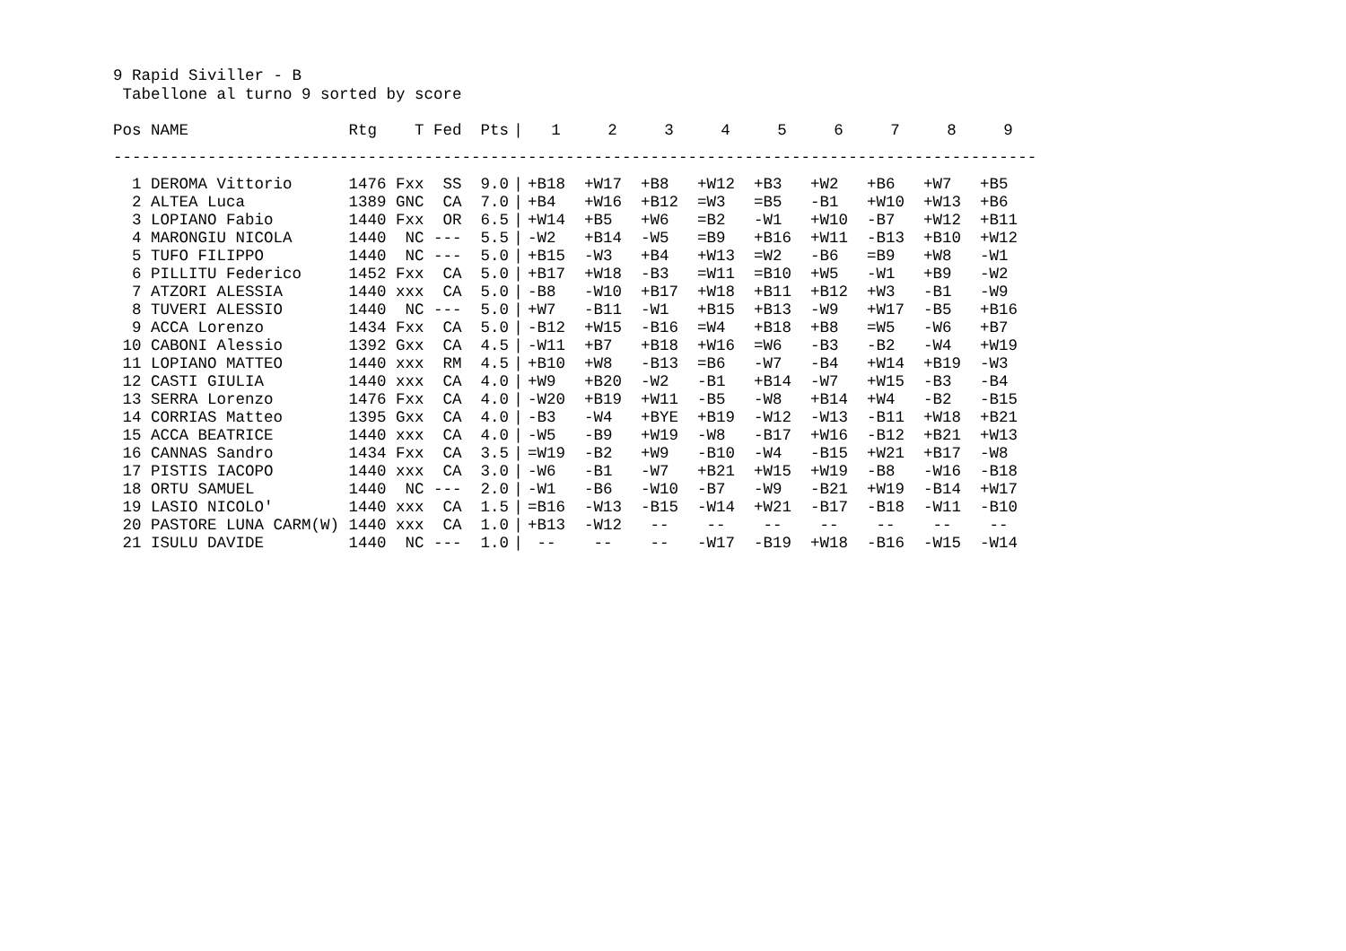9 Rapid Siviller - B
Tabellone al turno 9 sorted by score
| Pos | NAME | Rtg | T | Fed | Pts | / | 1 | 2 | 3 | 4 | 5 | 6 | 7 | 8 | 9 |
| --- | --- | --- | --- | --- | --- | --- | --- | --- | --- | --- | --- | --- | --- | --- | --- |
| -------------------------------------------------------------------------------------------------- | | | | | | | | | | | | | | | |
| 1 | DEROMA Vittorio | 1476 | Fxx | SS | 9.0 | / | +B18 | +W17 | +B8 | +W12 | +B3 | +W2 | +B6 | +W7 | +B5 |
| 2 | ALTEA Luca | 1389 | GNC | CA | 7.0 | / | +B4 | +W16 | +B12 | =W3 | =B5 | -B1 | +W10 | +W13 | +B6 |
| 3 | LOPIANO Fabio | 1440 | Fxx | OR | 6.5 | / | +W14 | +B5 | +W6 | =B2 | -W1 | +W10 | -B7 | +W12 | +B11 |
| 4 | MARONGIU NICOLA | 1440 | NC | --- | 5.5 | / | -W2 | +B14 | -W5 | =B9 | +B16 | +W11 | -B13 | +B10 | +W12 |
| 5 | TUFO FILIPPO | 1440 | NC | --- | 5.0 | / | +B15 | -W3 | +B4 | +W13 | =W2 | -B6 | =B9 | +W8 | -W1 |
| 6 | PILLITU Federico | 1452 | Fxx | CA | 5.0 | / | +B17 | +W18 | -B3 | =W11 | =B10 | +W5 | -W1 | +B9 | -W2 |
| 7 | ATZORI ALESSIA | 1440 | xxx | CA | 5.0 | / | -B8 | -W10 | +B17 | +W18 | +B11 | +B12 | +W3 | -B1 | -W9 |
| 8 | TUVERI ALESSIO | 1440 | NC | --- | 5.0 | / | +W7 | -B11 | -W1 | +B15 | +B13 | -W9 | +W17 | -B5 | +B16 |
| 9 | ACCA Lorenzo | 1434 | Fxx | CA | 5.0 | / | -B12 | +W15 | -B16 | =W4 | +B18 | +B8 | =W5 | -W6 | +B7 |
| 10 | CABONI Alessio | 1392 | Gxx | CA | 4.5 | / | -W11 | +B7 | +B18 | +W16 | =W6 | -B3 | -B2 | -W4 | +W19 |
| 11 | LOPIANO MATTEO | 1440 | xxx | RM | 4.5 | / | +B10 | +W8 | -B13 | =B6 | -W7 | -B4 | +W14 | +B19 | -W3 |
| 12 | CASTI GIULIA | 1440 | xxx | CA | 4.0 | / | +W9 | +B20 | -W2 | -B1 | +B14 | -W7 | +W15 | -B3 | -B4 |
| 13 | SERRA Lorenzo | 1476 | Fxx | CA | 4.0 | / | -W20 | +B19 | +W11 | -B5 | -W8 | +B14 | +W4 | -B2 | -B15 |
| 14 | CORRIAS Matteo | 1395 | Gxx | CA | 4.0 | / | -B3 | -W4 | +BYE | +B19 | -W12 | -W13 | -B11 | +W18 | +B21 |
| 15 | ACCA BEATRICE | 1440 | xxx | CA | 4.0 | / | -W5 | -B9 | +W19 | -W8 | -B17 | +W16 | -B12 | +B21 | +W13 |
| 16 | CANNAS Sandro | 1434 | Fxx | CA | 3.5 | / | =W19 | -B2 | +W9 | -B10 | -W4 | -B15 | +W21 | +B17 | -W8 |
| 17 | PISTIS IACOPO | 1440 | xxx | CA | 3.0 | / | -W6 | -B1 | -W7 | +B21 | +W15 | +W19 | -B8 | -W16 | -B18 |
| 18 | ORTU SAMUEL | 1440 | NC | --- | 2.0 | / | -W1 | -B6 | -W10 | -B7 | -W9 | -B21 | +W19 | -B14 | +W17 |
| 19 | LASIO NICOLO' | 1440 | xxx | CA | 1.5 | / | =B16 | -W13 | -B15 | -W14 | +W21 | -B17 | -B18 | -W11 | -B10 |
| 20 | PASTORE LUNA CARM(W) | 1440 | xxx | CA | 1.0 | / | +B13 | -W12 | -- | -- | -- | -- | -- | -- | -- |
| 21 | ISULU DAVIDE | 1440 | NC | --- | 1.0 | / | -- | -- | -- | -W17 | -B19 | +W18 | -B16 | -W15 | -W14 |